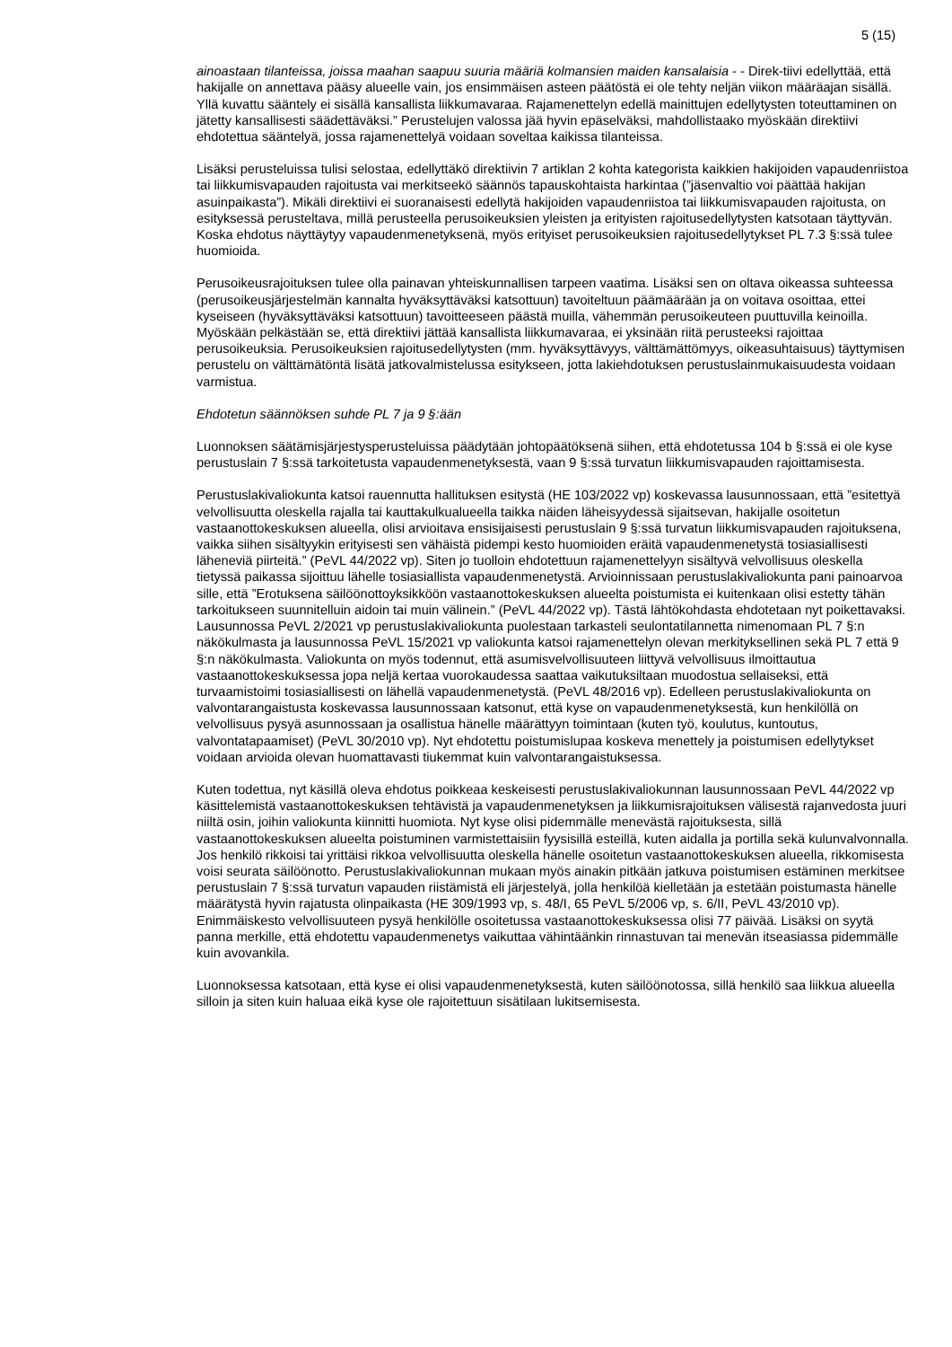5 (15)
ainoastaan tilanteissa, joissa maahan saapuu suuria määriä kolmansien maiden kansalaisia - - Direk-tiivi edellyttää, että hakijalle on annettava pääsy alueelle vain, jos ensimmäisen asteen päätöstä ei ole tehty neljän viikon määräajan sisällä. Yllä kuvattu sääntely ei sisällä kansallista liikkumavaraa. Rajamenettelyn edellä mainittujen edellytysten toteuttaminen on jätetty kansallisesti säädettäväksi.” Perustelujen valossa jää hyvin epäselväksi, mahdollistaako myöskään direktiivi ehdotettua sääntelyä, jossa rajamenettelyä voidaan soveltaa kaikissa tilanteissa.
Lisäksi perusteluissa tulisi selostaa, edellyttäkö direktiivin 7 artiklan 2 kohta kategorista kaikkien hakijoiden vapaudenriistoa tai liikkumisvapauden rajoitusta vai merkitseekö säännös tapauskohtaista harkintaa (”jäsenvaltio voi päättää hakijan asuinpaikasta”). Mikäli direktiivi ei suoranaisesti edellytä hakijoiden vapaudenriistoa tai liikkumisvapauden rajoitusta, on esityksessä perusteltava, millä perusteella perusoikeuksien yleisten ja erityisten rajoitusedellytysten katsotaan täyttyvän. Koska ehdotus näyttäytyy vapaudenmenetyksenä, myös erityiset perusoikeuksien rajoitusedellytykset PL 7.3 §:ssä tulee huomioida.
Perusoikeusrajoituksen tulee olla painavan yhteiskunnallisen tarpeen vaatima. Lisäksi sen on oltava oikeassa suhteessa (perusoikeusjärjestelmän kannalta hyväksyttäväksi katsottuun) tavoiteltuun päämäärään ja on voitava osoittaa, ettei kyseiseen (hyväksyttäväksi katsottuun) tavoitteeseen päästä muilla, vähemmän perusoikeuteen puuttuvilla keinoilla. Myöskään pelkästään se, että direktiivi jättää kansallista liikkumavaraa, ei yksinään riitä perusteeksi rajoittaa perusoikeuksia. Perusoikeuksien rajoitusedellytysten (mm. hyväksyttävyys, välttämättömyys, oikeasuhtaisuus) täyttymisen perustelu on välttämätöntä lisätä jatkovalmistelussa esitykseen, jotta lakiehdotuksen perustuslainmukaisuudesta voidaan varmistua.
Ehdotetun säännöksen suhde PL 7 ja 9 §:ään
Luonnoksen säätämisjärjestysperusteluissa päädytään johtopäätöksenä siihen, että ehdotetussa 104 b §:ssä ei ole kyse perustuslain 7 §:ssä tarkoitetusta vapaudenmenetyksestä, vaan 9 §:ssä turvatun liikkumisvapauden rajoittamisesta.
Perustuslakivaliokunta katsoi rauennutta hallituksen esitystä (HE 103/2022 vp) koskevassa lausunnossaan, että ”esitettyä velvollisuutta oleskella rajalla tai kauttakulkualueella taikka näiden läheisyydessä sijaitsevan, hakijalle osoitetun vastaanottokeskuksen alueella, olisi arvioitava ensisijaisesti perustuslain 9 §:ssä turvatun liikkumisvapauden rajoituksena, vaikka siihen sisältyykin erityisesti sen vähäistä pidempi kesto huomioiden eräitä vapaudenmenetystä tosiasiallisesti läheneviä piirteitä.” (PeVL 44/2022 vp). Siten jo tuolloin ehdotettuun rajamenettelyyn sisältyvä velvollisuus oleskella tietyssä paikassa sijoittuu lähelle tosiasiallista vapaudenmenetystä. Arvioinnissaan perustuslakivaliokunta pani painoarvoa sille, että ”Erotuksena säilöönottoyksikköön vastaanottokeskuksen alueelta poistumista ei kuitenkaan olisi estetty tähän tarkoitukseen suunnitelluin aidoin tai muin välinein.” (PeVL 44/2022 vp). Tästä lähtökohdasta ehdotetaan nyt poikettavaksi. Lausunnossa PeVL 2/2021 vp perustuslakivaliokunta puolestaan tarkasteli seulontatilannetta nimenomaan PL 7 §:n näkökulmasta ja lausunnossa PeVL 15/2021 vp valiokunta katsoi rajamenettelyn olevan merkityksellinen sekä PL 7 että 9 §:n näkökulmasta. Valiokunta on myös todennut, että asumisvelvollisuuteen liittyvä velvollisuus ilmoittautua vastaanottokeskuksessa jopa neljä kertaa vuorokaudessa saattaa vaikutuksiltaan muodostua sellaiseksi, että turvaamistoimi tosiasiallisesti on lähellä vapaudenmenetystä. (PeVL 48/2016 vp). Edelleen perustuslakivaliokunta on valvontarangaistusta koskevassa lausunnossaan katsonut, että kyse on vapaudenmenetyksestä, kun henkilöllä on velvollisuus pysyä asunnossaan ja osallistua hänelle määrättyyn toimintaan (kuten työ, koulutus, kuntoutus, valvontatapaamiset) (PeVL 30/2010 vp). Nyt ehdotettu poistumislupaa koskeva menettely ja poistumisen edellytykset voidaan arvioida olevan huomattavasti tiukemmat kuin valvontarangaistuksessa.
Kuten todettua, nyt käsillä oleva ehdotus poikkeaa keskeisesti perustuslakivaliokunnan lausunnossaan PeVL 44/2022 vp käsittelemistä vastaanottokeskuksen tehtävistä ja vapaudenmenetyksen ja liikkumisrajoituksen välisestä rajanvedosta juuri niiltä osin, joihin valiokunta kiinnitti huomiota. Nyt kyse olisi pidemmälle menevästä rajoituksesta, sillä vastaanottokeskuksen alueelta poistuminen varmistettaisiin fyysisillä esteillä, kuten aidalla ja portilla sekä kulunvalvonnalla. Jos henkilö rikkoisi tai yrittäisi rikkoa velvollisuutta oleskella hänelle osoitetun vastaanottokeskuksen alueella, rikkomisesta voisi seurata säilöönotto. Perustuslakivaliokunnan mukaan myös ainakin pitkään jatkuva poistumisen estäminen merkitsee perustuslain 7 §:ssä turvatun vapauden riistämistä eli järjestelyä, jolla henkilöä kielletään ja estetään poistumasta hänelle määrätystä hyvin rajatusta olinpaikasta (HE 309/1993 vp, s. 48/I, 65 PeVL 5/2006 vp, s. 6/II, PeVL 43/2010 vp). Enimmäiskesto velvollisuuteen pysyä henkilölle osoitetussa vastaanottokeskuksessa olisi 77 päivää. Lisäksi on syytä panna merkille, että ehdotettu vapaudenmenetys vaikuttaa vähintäänkin rinnastuvan tai menevän itseasiassa pidemmälle kuin avovankila.
Luonnoksessa katsotaan, että kyse ei olisi vapaudenmenetyksestä, kuten säilöönotossa, sillä henkilö saa liikkua alueella silloin ja siten kuin haluaa eikä kyse ole rajoitettuun sisätilaan lukitsemisesta.